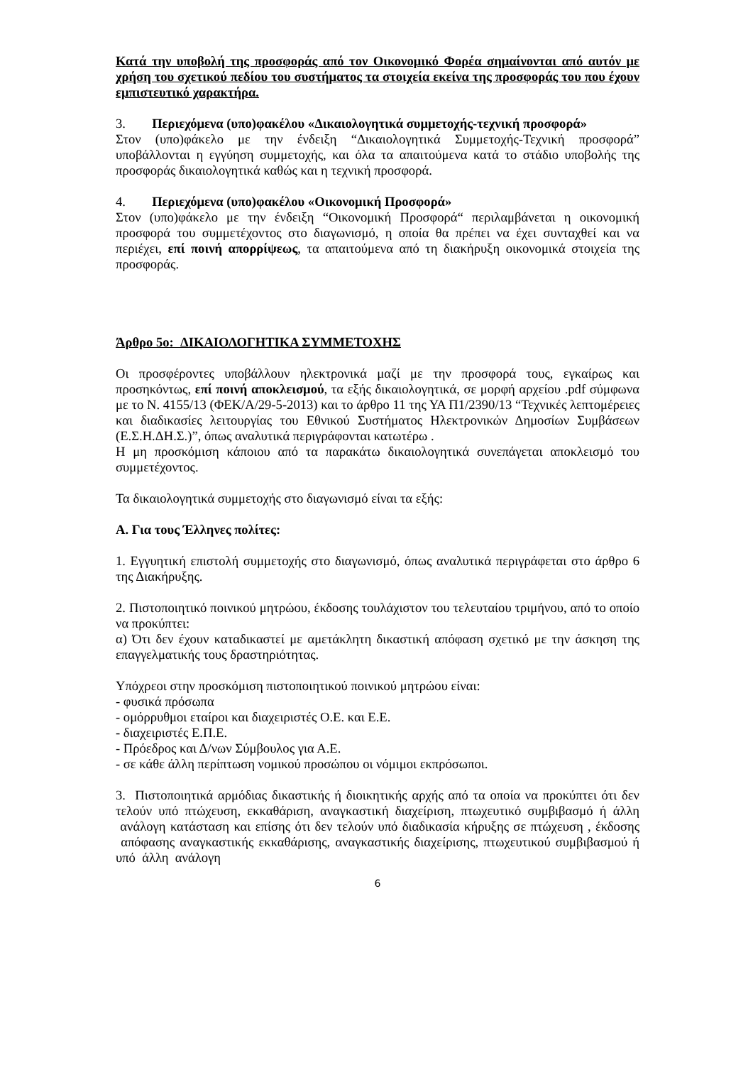Κατά την υποβολή της προσφοράς από τον Οικονομικό Φορέα σημαίνονται από αυτόν με χρήση του σχετικού πεδίου του συστήματος τα στοιχεία εκείνα της προσφοράς του που έχουν εμπιστευτικό χαρακτήρα.
3. Περιεχόμενα (υπο)φακέλου «Δικαιολογητικά συμμετοχής-τεχνική προσφορά»
Στον (υπο)φάκελο με την ένδειξη “Δικαιολογητικά Συμμετοχής-Τεχνική προσφορά” υποβάλλονται η εγγύηση συμμετοχής, και όλα τα απαιτούμενα κατά το στάδιο υποβολής της προσφοράς δικαιολογητικά καθώς και η τεχνική προσφορά.
4. Περιεχόμενα (υπο)φακέλου «Οικονομική Προσφορά»
Στον (υπο)φάκελο με την ένδειξη “Οικονομική Προσφορά“ περιλαμβάνεται η οικονομική προσφορά του συμμετέχοντος στο διαγωνισμό, η οποία θα πρέπει να έχει συνταχθεί και να περιέχει, επί ποινή απορρίψεως, τα απαιτούμενα από τη διακήρυξη οικονομικά στοιχεία της προσφοράς.
Άρθρο 5ο: ΔΙΚΑΙΟΛΟΓΗΤΙΚΑ ΣΥΜΜΕΤΟΧΗΣ
Οι προσφέροντες υποβάλλουν ηλεκτρονικά μαζί με την προσφορά τους, εγκαίρως και προσηκόντως, επί ποινή αποκλεισμού, τα εξής δικαιολογητικά, σε μορφή αρχείου .pdf σύμφωνα με το Ν. 4155/13 (ΦΕΚ/Α/29-5-2013) και το άρθρο 11 της ΥΑ Π1/2390/13 “Τεχνικές λεπτομέρειες και διαδικασίες λειτουργίας του Εθνικού Συστήματος Ηλεκτρονικών Δημοσίων Συμβάσεων (Ε.Σ.Η.ΔΗ.Σ.)”, όπως αναλυτικά περιγράφονται κατωτέρω .
Η μη προσκόμιση κάποιου από τα παρακάτω δικαιολογητικά συνεπάγεται αποκλεισμό του συμμετέχοντος.
Τα δικαιολογητικά συμμετοχής στο διαγωνισμό είναι τα εξής:
Α. Για τους Έλληνες πολίτες:
1. Εγγυητική επιστολή συμμετοχής στο διαγωνισμό, όπως αναλυτικά περιγράφεται στο άρθρο 6 της Διακήρυξης.
2. Πιστοποιητικό ποινικού μητρώου, έκδοσης τουλάχιστον του τελευταίου τριμήνου, από το οποίο να προκύπτει:
α) Ότι δεν έχουν καταδικαστεί με αμετάκλητη δικαστική απόφαση σχετικό με την άσκηση της επαγγελματικής τους δραστηριότητας.
Υπόχρεοι στην προσκόμιση πιστοποιητικού ποινικού μητρώου είναι:
- φυσικά πρόσωπα
- ομόρρυθμοι εταίροι και διαχειριστές Ο.Ε. και Ε.Ε.
- διαχειριστές Ε.Π.Ε.
- Πρόεδρος και Δ/νων Σύμβουλος για Α.Ε.
- σε κάθε άλλη περίπτωση νομικού προσώπου οι νόμιμοι εκπρόσωποι.
3. Πιστοποιητικά αρμόδιας δικαστικής ή διοικητικής αρχής από τα οποία να προκύπτει ότι δεν τελούν υπό πτώχευση, εκκαθάριση, αναγκαστική διαχείριση, πτωχευτικό συμβιβασμό ή άλλη ανάλογη κατάσταση και επίσης ότι δεν τελούν υπό διαδικασία κήρυξης σε πτώχευση , έκδοσης απόφασης αναγκαστικής εκκαθάρισης, αναγκαστικής διαχείρισης, πτωχευτικού συμβιβασμού ή υπό άλλη ανάλογη
6